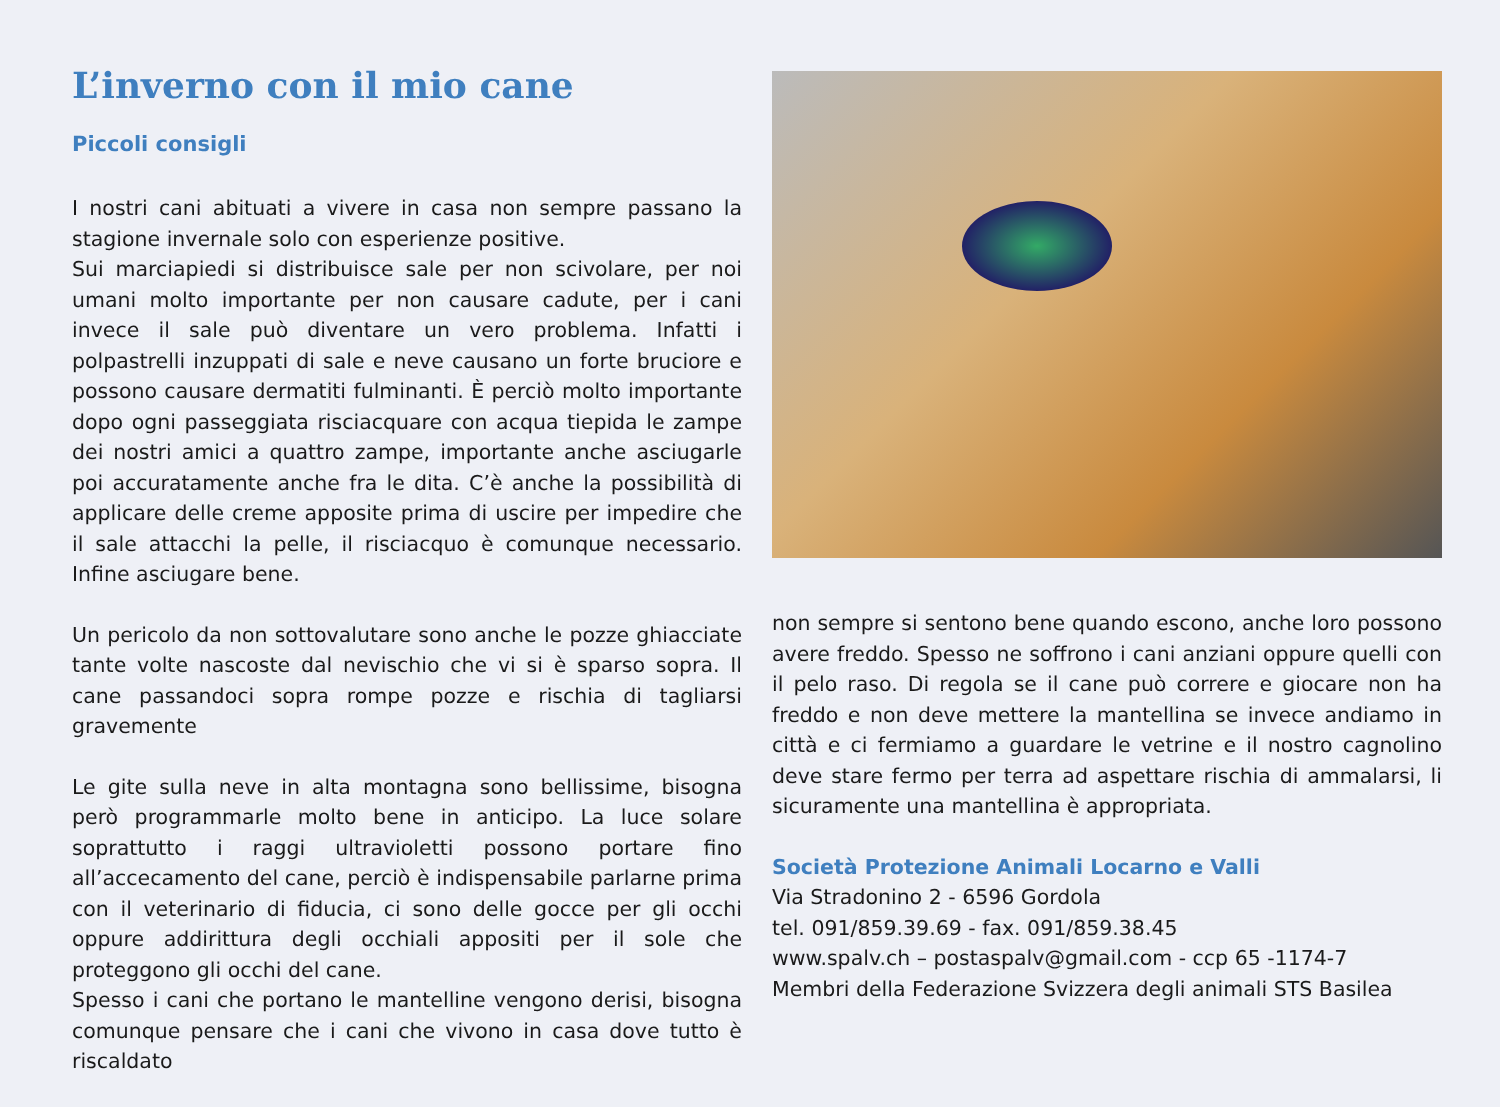L’inverno con il mio cane
Piccoli consigli
I nostri cani abituati a vivere in casa non sempre passano la stagione invernale solo con esperienze positive.
Sui marciapiedi si distribuisce sale per non scivolare, per noi umani molto importante per non causare cadute, per i cani invece il sale può diventare un vero problema. Infatti i polpastrelli inzuppati di sale e neve causano un forte bruciore e possono causare dermatiti fulminanti. È perciò molto importante dopo ogni passeggiata risciacquare con acqua tiepida le zampe dei nostri amici a quattro zampe, importante anche asciugarle poi accuratamente anche fra le dita. C’è anche la possibilità di applicare delle creme apposite prima di uscire per impedire che il sale attacchi la pelle, il risciacquo è comunque necessario. Infine asciugare bene.
Un pericolo da non sottovalutare sono anche le pozze ghiacciate tante volte nascoste dal nevischio che vi si è sparso sopra. Il cane passandoci sopra rompe pozze e rischia di tagliarsi gravemente
Le gite sulla neve in alta montagna sono bellissime, bisogna però programmarle molto bene in anticipo. La luce solare soprattutto i raggi ultravioletti possono portare fino all’accecamento del cane, perciò è indispensabile parlarne prima con il veterinario di fiducia, ci sono delle gocce per gli occhi oppure addirittura degli occhiali appositi per il sole che proteggono gli occhi del cane.
Spesso i cani che portano le mantelline vengono derisi, bisogna comunque pensare che i cani che vivono in casa dove tutto è riscaldato
non sempre si sentono bene quando escono, anche loro possono avere freddo. Spesso ne soffrono i cani anziani oppure quelli con il pelo raso. Di regola se il cane può correre e giocare non ha freddo e non deve mettere la mantellina se invece andiamo in città e ci fermiamo a guardare le vetrine e il nostro cagnolino deve stare fermo per terra ad aspettare rischia di ammalarsi, li sicuramente una mantellina è appropriata.
Società Protezione Animali Locarno e Valli
Via Stradonino 2 - 6596 Gordola
tel. 091/859.39.69 - fax. 091/859.38.45
www.spalv.ch – postaspalv@gmail.com - ccp 65 -1174-7
Membri della Federazione Svizzera degli animali STS Basilea